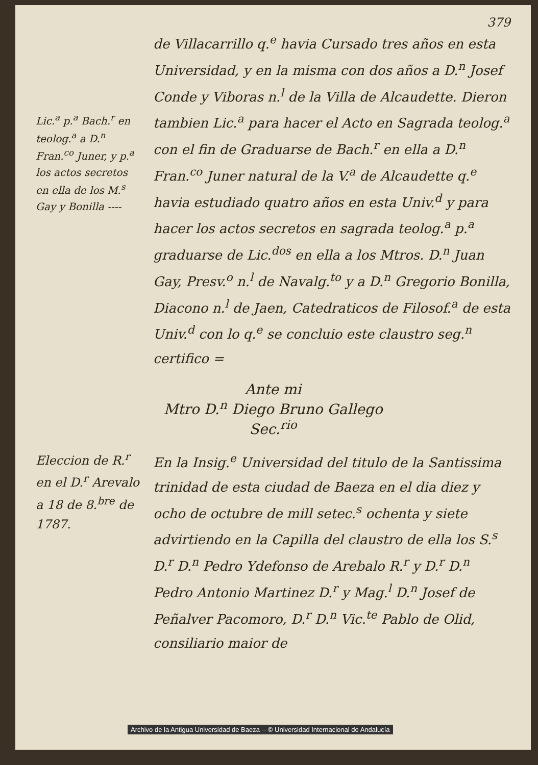379
Lic.<sup>a</sup> p.<sup>a</sup> Bach.<sup>r</sup> en teolog.<sup>a</sup> a D.<sup>n</sup> Fran.<sup>co</sup> Juner, y p.<sup>a</sup> los actos secretos en ella de los M.<sup>s</sup> Gay y Bonilla ----
de Villacarrillo q.<sup>e</sup> havia Cursado tres años en esta Universidad, y en la misma con dos años a D.<sup>n</sup> Josef Conde y Viboras n.<sup>l</sup> de la Villa de Alcaudette. Dieron tambien Lic.<sup>a</sup> para hacer el Acto en Sagrada teolog.<sup>a</sup> con el fin de Graduarse de Bach.<sup>r</sup> en ella a D.<sup>n</sup> Fran.<sup>co</sup> Juner natural de la V.<sup>a</sup> de Alcaudette q.<sup>e</sup> havia estudiado quatro años en esta Univ.<sup>d</sup> y para hacer los actos secretos en sagrada teolog.<sup>a</sup> p.<sup>a</sup> graduarse de Lic.<sup>dos</sup> en ella a los Mtros. D.<sup>n</sup> Juan Gay, Presv.<sup>o</sup> n.<sup>l</sup> de Navalg.<sup>to</sup> y a D.<sup>n</sup> Gregorio Bonilla, Diacono n.<sup>l</sup> de Jaen, Catedraticos de Filosof.<sup>a</sup> de esta Univ.<sup>d</sup> con lo q.<sup>e</sup> se concluio este claustro seg.<sup>n</sup> certifico =
Ante mi
Mtro D.<sup>n</sup> Diego Bruno Gallego
Sec.<sup>rio</sup>
Eleccion de R.<sup>r</sup> en el D.<sup>r</sup> Arevalo a 18 de 8.<sup>bre</sup> de 1787.
En la Insig.<sup>e</sup> Universidad del titulo de la Santissima trinidad de esta ciudad de Baeza en el dia diez y ocho de octubre de mill setec.<sup>s</sup> ochenta y siete advirtiendo en la Capilla del claustro de ella los S.<sup>s</sup> D.<sup>r</sup> D.<sup>n</sup> Pedro Ydefonso de Arebalo R.<sup>r</sup> y D.<sup>r</sup> D.<sup>n</sup> Pedro Antonio Martinez D.<sup>r</sup> y Mag.<sup>l</sup> D.<sup>n</sup> Josef de Peñalver Pacomoro, D.<sup>r</sup> D.<sup>n</sup> Vic.<sup>te</sup> Pablo de Olid, consiliario maior de
Archivo de la Antigua Universidad de Baeza -- © Universidad Internacional de Andalucía